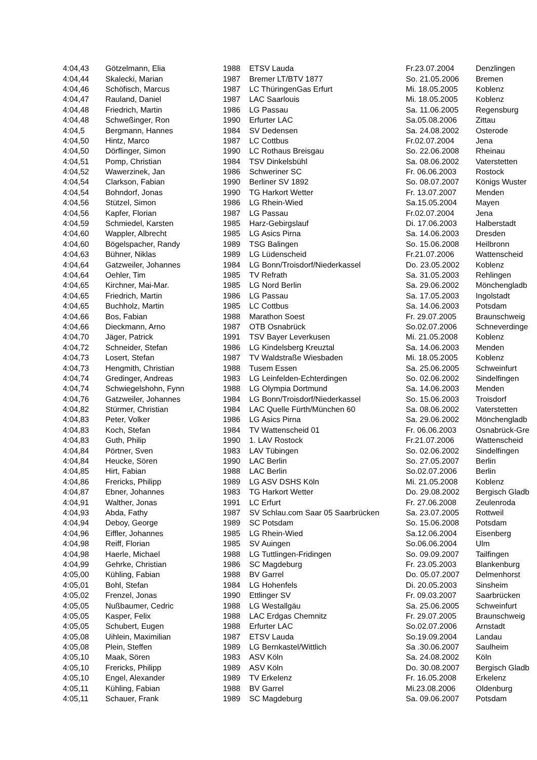| 4:04,43 | Götzelmann, Elia | 1988 | ETSV Lauda | Fr.23.07.2004 | Denzlingen |
| 4:04,44 | Skalecki, Marian | 1987 | Bremer LT/BTV 1877 | So. 21.05.2006 | Bremen |
| 4:04,46 | Schöfisch, Marcus | 1987 | LC ThüringenGas Erfurt | Mi. 18.05.2005 | Koblenz |
| 4:04,47 | Rauland, Daniel | 1987 | LAC Saarlouis | Mi. 18.05.2005 | Koblenz |
| 4:04,48 | Friedrich, Martin | 1986 | LG Passau | Sa. 11.06.2005 | Regensburg |
| 4:04,48 | Schweßinger, Ron | 1990 | Erfurter LAC | Sa.05.08.2006 | Zittau |
| 4:04,5 | Bergmann, Hannes | 1984 | SV Dedensen | Sa. 24.08.2002 | Osterode |
| 4:04,50 | Hintz, Marco | 1987 | LC Cottbus | Fr.02.07.2004 | Jena |
| 4:04,50 | Dörflinger, Simon | 1990 | LC Rothaus Breisgau | So. 22.06.2008 | Rheinau |
| 4:04,51 | Pomp, Christian | 1984 | TSV Dinkelsbühl | Sa. 08.06.2002 | Vaterstetten |
| 4:04,52 | Wawerzinek, Jan | 1986 | Schweriner SC | Fr. 06.06.2003 | Rostock |
| 4:04,54 | Clarkson, Fabian | 1990 | Berliner SV 1892 | So. 08.07.2007 | Königs Wuster |
| 4:04,54 | Bohndorf, Jonas | 1990 | TG Harkort Wetter | Fr. 13.07.2007 | Menden |
| 4:04,56 | Stützel, Simon | 1986 | LG Rhein-Wied | Sa.15.05.2004 | Mayen |
| 4:04,56 | Kapfer, Florian | 1987 | LG Passau | Fr.02.07.2004 | Jena |
| 4:04,59 | Schmiedel, Karsten | 1985 | Harz-Gebirgslauf | Di. 17.06.2003 | Halberstadt |
| 4:04,60 | Wappler, Albrecht | 1985 | LG Asics Pirna | Sa. 14.06.2003 | Dresden |
| 4:04,60 | Bögelspacher, Randy | 1989 | TSG Balingen | So. 15.06.2008 | Heilbronn |
| 4:04,63 | Bühner, Niklas | 1989 | LG Lüdenscheid | Fr.21.07.2006 | Wattenscheid |
| 4:04,64 | Gatzweiler, Johannes | 1984 | LG Bonn/Troisdorf/Niederkassel | Do. 23.05.2002 | Koblenz |
| 4:04,64 | Oehler, Tim | 1985 | TV Refrath | Sa. 31.05.2003 | Rehlingen |
| 4:04,65 | Kirchner, Mai-Mar. | 1985 | LG Nord Berlin | Sa. 29.06.2002 | Mönchengladb |
| 4:04,65 | Friedrich, Martin | 1986 | LG Passau | Sa. 17.05.2003 | Ingolstadt |
| 4:04,65 | Buchholz, Martin | 1985 | LC Cottbus | Sa. 14.06.2003 | Potsdam |
| 4:04,66 | Bos, Fabian | 1988 | Marathon Soest | Fr. 29.07.2005 | Braunschweig |
| 4:04,66 | Dieckmann, Arno | 1987 | OTB Osnabrück | So.02.07.2006 | Schneverdinge |
| 4:04,70 | Jäger, Patrick | 1991 | TSV Bayer Leverkusen | Mi. 21.05.2008 | Koblenz |
| 4:04,72 | Schneider, Stefan | 1986 | LG Kindelsberg Kreuztal | Sa. 14.06.2003 | Menden |
| 4:04,73 | Losert, Stefan | 1987 | TV Waldstraße Wiesbaden | Mi. 18.05.2005 | Koblenz |
| 4:04,73 | Hengmith, Christian | 1988 | Tusem Essen | Sa. 25.06.2005 | Schweinfurt |
| 4:04,74 | Gredinger, Andreas | 1983 | LG Leinfelden-Echterdingen | So. 02.06.2002 | Sindelfingen |
| 4:04,74 | Schwiegelshohn, Fynn | 1988 | LG Olympia Dortmund | Sa. 14.06.2003 | Menden |
| 4:04,76 | Gatzweiler, Johannes | 1984 | LG Bonn/Troisdorf/Niederkassel | So. 15.06.2003 | Troisdorf |
| 4:04,82 | Stürmer, Christian | 1984 | LAC Quelle Fürth/München 60 | Sa. 08.06.2002 | Vaterstetten |
| 4:04,83 | Peter, Volker | 1986 | LG Asics Pirna | Sa. 29.06.2002 | Mönchengladb |
| 4:04,83 | Koch, Stefan | 1984 | TV Wattenscheid 01 | Fr. 06.06.2003 | Osnabrück-Gre |
| 4:04,83 | Guth, Philip | 1990 | 1. LAV Rostock | Fr.21.07.2006 | Wattenscheid |
| 4:04,84 | Pörtner, Sven | 1983 | LAV Tübingen | So. 02.06.2002 | Sindelfingen |
| 4:04,84 | Heucke, Sören | 1990 | LAC Berlin | So. 27.05.2007 | Berlin |
| 4:04,85 | Hirt, Fabian | 1988 | LAC Berlin | So.02.07.2006 | Berlin |
| 4:04,86 | Frericks, Philipp | 1989 | LG ASV DSHS Köln | Mi. 21.05.2008 | Koblenz |
| 4:04,87 | Ebner, Johannes | 1983 | TG Harkort Wetter | Do. 29.08.2002 | Bergisch Gladb |
| 4:04,91 | Walther, Jonas | 1991 | LC Erfurt | Fr. 27.06.2008 | Zeulenroda |
| 4:04,93 | Abda, Fathy | 1987 | SV Schlau.com Saar 05 Saarbrücken | Sa. 23.07.2005 | Rottweil |
| 4:04,94 | Deboy, George | 1989 | SC Potsdam | So. 15.06.2008 | Potsdam |
| 4:04,96 | Eiffler, Johannes | 1985 | LG Rhein-Wied | Sa.12.06.2004 | Eisenberg |
| 4:04,98 | Reiff, Florian | 1985 | SV Auingen | So.06.06.2004 | Ulm |
| 4:04,98 | Haerle, Michael | 1988 | LG Tuttlingen-Fridingen | So. 09.09.2007 | Tailfingen |
| 4:04,99 | Gehrke, Christian | 1986 | SC Magdeburg | Fr. 23.05.2003 | Blankenburg |
| 4:05,00 | Kühling, Fabian | 1988 | BV Garrel | Do. 05.07.2007 | Delmenhorst |
| 4:05,01 | Bohl, Stefan | 1984 | LG Hohenfels | Di. 20.05.2003 | Sinsheim |
| 4:05,02 | Frenzel, Jonas | 1990 | Ettlinger SV | Fr. 09.03.2007 | Saarbrücken |
| 4:05,05 | Nußbaumer, Cedric | 1988 | LG Westallgäu | Sa. 25.06.2005 | Schweinfurt |
| 4:05,05 | Kasper, Felix | 1988 | LAC Erdgas Chemnitz | Fr. 29.07.2005 | Braunschweig |
| 4:05,05 | Schubert, Eugen | 1988 | Erfurter LAC | So.02.07.2006 | Arnstadt |
| 4:05,08 | Uihlein, Maximilian | 1987 | ETSV Lauda | So.19.09.2004 | Landau |
| 4:05,08 | Plein, Steffen | 1989 | LG Bernkastel/Wittlich | Sa .30.06.2007 | Saulheim |
| 4:05,10 | Maak, Sören | 1983 | ASV Köln | Sa. 24.08.2002 | Köln |
| 4:05,10 | Frericks, Philipp | 1989 | ASV Köln | Do. 30.08.2007 | Bergisch Gladb |
| 4:05,10 | Engel, Alexander | 1989 | TV Erkelenz | Fr. 16.05.2008 | Erkelenz |
| 4:05,11 | Kühling, Fabian | 1988 | BV Garrel | Mi.23.08.2006 | Oldenburg |
| 4:05,11 | Schauer, Frank | 1989 | SC Magdeburg | Sa. 09.06.2007 | Potsdam |